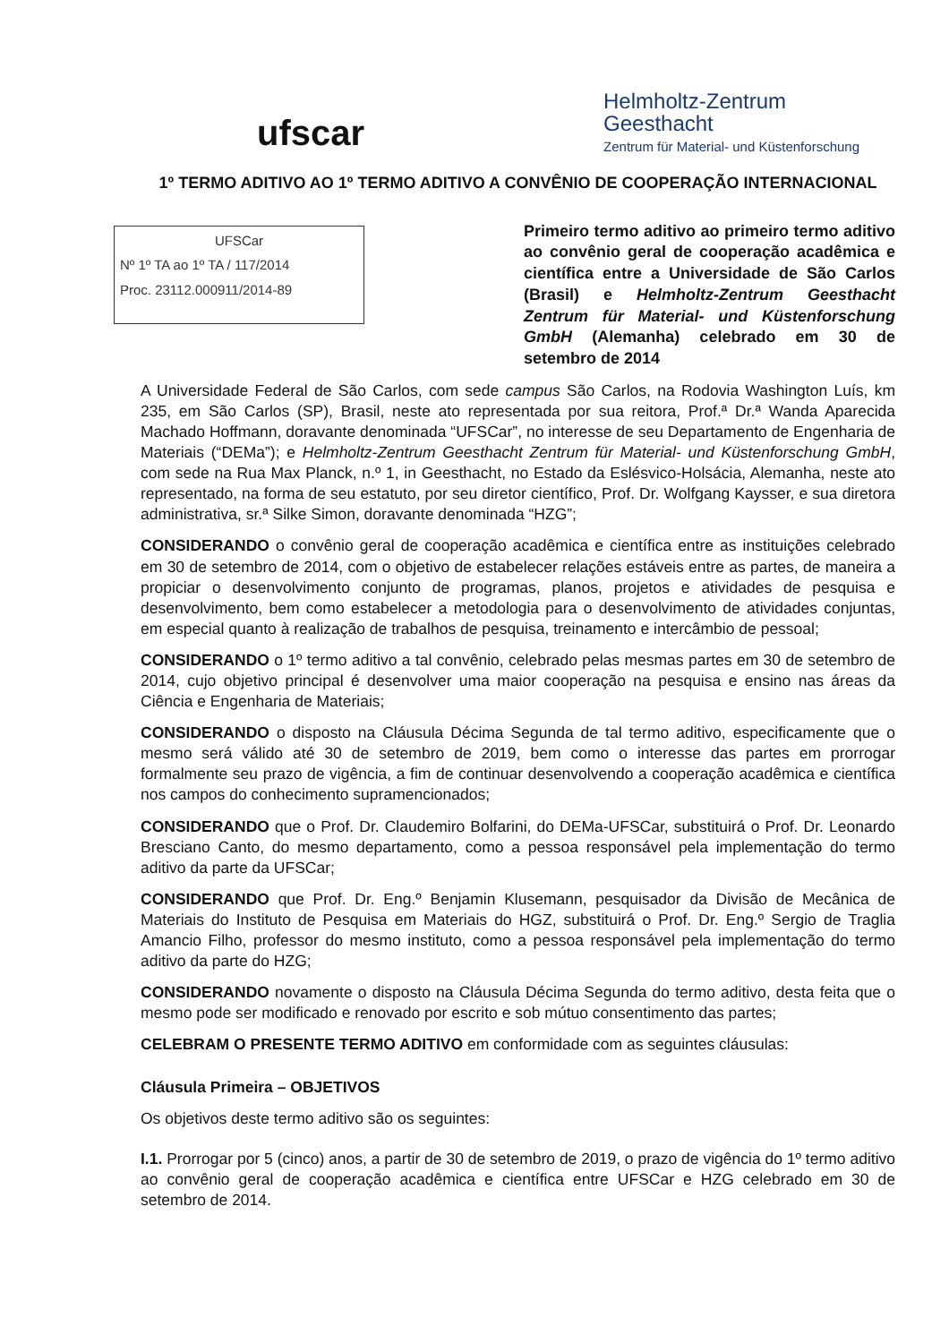ufscar
Helmholtz-Zentrum
Geesthacht
Zentrum für Material- und Küstenforschung
1º TERMO ADITIVO AO 1º TERMO ADITIVO A CONVÊNIO DE COOPERAÇÃO INTERNACIONAL
UFSCar
Nº 1º TA ao 1º TA / 117/2014
Proc. 23112.000911/2014-89
Primeiro termo aditivo ao primeiro termo aditivo ao convênio geral de cooperação acadêmica e científica entre a Universidade de São Carlos (Brasil) e Helmholtz-Zentrum Geesthacht Zentrum für Material- und Küstenforschung GmbH (Alemanha) celebrado em 30 de setembro de 2014
A Universidade Federal de São Carlos, com sede campus São Carlos, na Rodovia Washington Luís, km 235, em São Carlos (SP), Brasil, neste ato representada por sua reitora, Prof.ª Dr.ª Wanda Aparecida Machado Hoffmann, doravante denominada “UFSCar”, no interesse de seu Departamento de Engenharia de Materiais (“DEMa”); e Helmholtz-Zentrum Geesthacht Zentrum für Material- und Küstenforschung GmbH, com sede na Rua Max Planck, n.º 1, in Geesthacht, no Estado da Eslésvico-Holsácia, Alemanha, neste ato representado, na forma de seu estatuto, por seu diretor científico, Prof. Dr. Wolfgang Kaysser, e sua diretora administrativa, sr.ª Silke Simon, doravante denominada “HZG”;
CONSIDERANDO o convênio geral de cooperação acadêmica e científica entre as instituições celebrado em 30 de setembro de 2014, com o objetivo de estabelecer relações estáveis entre as partes, de maneira a propiciar o desenvolvimento conjunto de programas, planos, projetos e atividades de pesquisa e desenvolvimento, bem como estabelecer a metodologia para o desenvolvimento de atividades conjuntas, em especial quanto à realização de trabalhos de pesquisa, treinamento e intercâmbio de pessoal;
CONSIDERANDO o 1º termo aditivo a tal convênio, celebrado pelas mesmas partes em 30 de setembro de 2014, cujo objetivo principal é desenvolver uma maior cooperação na pesquisa e ensino nas áreas da Ciência e Engenharia de Materiais;
CONSIDERANDO o disposto na Cláusula Décima Segunda de tal termo aditivo, especificamente que o mesmo será válido até 30 de setembro de 2019, bem como o interesse das partes em prorrogar formalmente seu prazo de vigência, a fim de continuar desenvolvendo a cooperação acadêmica e científica nos campos do conhecimento supramencionados;
CONSIDERANDO que o Prof. Dr. Claudemiro Bolfarini, do DEMa-UFSCar, substituirá o Prof. Dr. Leonardo Bresciano Canto, do mesmo departamento, como a pessoa responsável pela implementação do termo aditivo da parte da UFSCar;
CONSIDERANDO que Prof. Dr. Eng.º Benjamin Klusemann, pesquisador da Divisão de Mecânica de Materiais do Instituto de Pesquisa em Materiais do HGZ, substituirá o Prof. Dr. Eng.º Sergio de Traglia Amancio Filho, professor do mesmo instituto, como a pessoa responsável pela implementação do termo aditivo da parte do HZG;
CONSIDERANDO novamente o disposto na Cláusula Décima Segunda do termo aditivo, desta feita que o mesmo pode ser modificado e renovado por escrito e sob mútuo consentimento das partes;
CELEBRAM O PRESENTE TERMO ADITIVO em conformidade com as seguintes cláusulas:
Cláusula Primeira – OBJETIVOS
Os objetivos deste termo aditivo são os seguintes:
I.1. Prorrogar por 5 (cinco) anos, a partir de 30 de setembro de 2019, o prazo de vigência do 1º termo aditivo ao convênio geral de cooperação acadêmica e científica entre UFSCar e HZG celebrado em 30 de setembro de 2014.